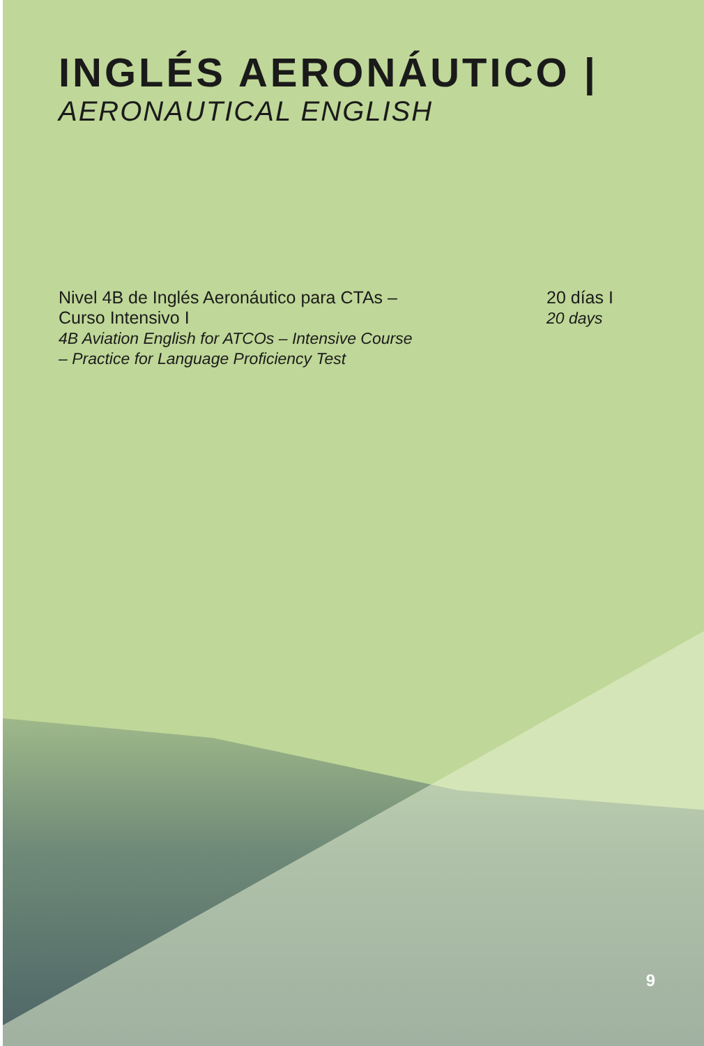INGLÉS AERONÁUTICO |
AERONAUTICAL ENGLISH
Nivel 4B de Inglés Aeronáutico para CTAs –
Curso Intensivo I
4B Aviation English for ATCOs – Intensive Course
– Practice for Language Proficiency Test
20 días I
20 days
9